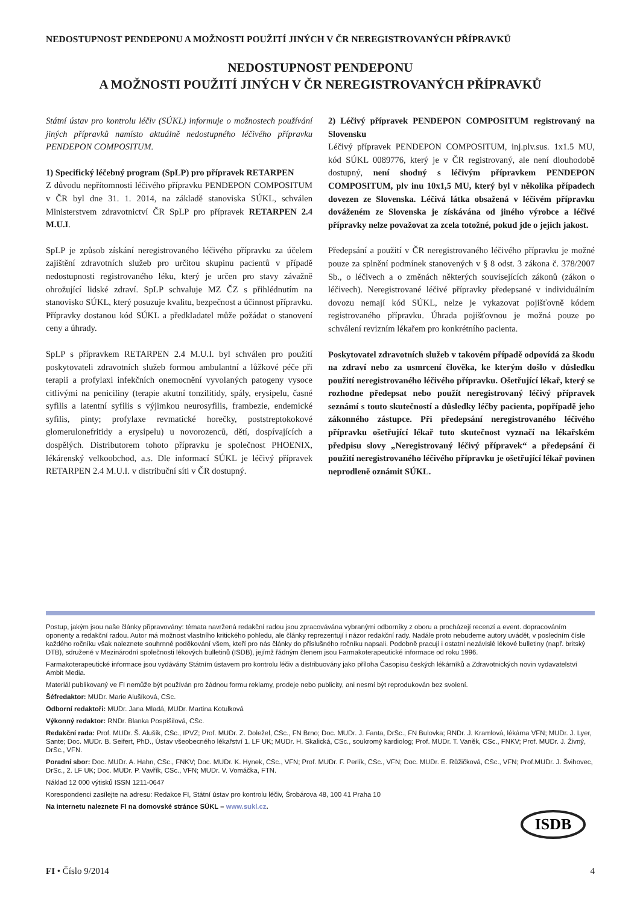NEDOSTUPNOST PENDEPONU A MOŽNOSTI POUŽITÍ JINÝCH V ČR NEREGISTROVANÝCH PŘÍPRAVKŮ
NEDOSTUPNOST PENDEPONU
A MOŽNOSTI POUŽITÍ JINÝCH V ČR NEREGISTROVANÝCH PŘÍPRAVKŮ
Státní ústav pro kontrolu léčiv (SÚKL) informuje o možnostech používání jiných přípravků namísto aktuálně nedostupného léčivého přípravku PENDEPON COMPOSITUM.
1) Specifický léčebný program (SpLP) pro přípravek RETARPEN
Z důvodu nepřítomnosti léčivého přípravku PENDEPON COMPOSITUM v ČR byl dne 31. 1. 2014, na základě stanoviska SÚKL, schválen Ministerstvem zdravotnictví ČR SpLP pro přípravek RETARPEN 2.4 M.U.I.
SpLP je způsob získání neregistrovaného léčivého přípravku za účelem zajištění zdravotních služeb pro určitou skupinu pacientů v případě nedostupnosti registrovaného léku, který je určen pro stavy závažně ohrožující lidské zdraví. SpLP schvaluje MZ ČZ s přihlédnutím na stanovisko SÚKL, který posuzuje kvalitu, bezpečnost a účinnost přípravku. Přípravky dostanou kód SÚKL a předkladatel může požádat o stanovení ceny a úhrady.
SpLP s přípravkem RETARPEN 2.4 M.U.I. byl schválen pro použití poskytovateli zdravotních služeb formou ambulantní a lůžkové péče při terapii a profylaxi infekčních onemocnění vyvolaných patogeny vysoce citlivými na peniciliny (terapie akutní tonzilitidy, spály, erysipelu, časné syfilis a latentní syfilis s výjimkou neurosyfilis, frambezie, endemické syfilis, pinty; profylaxe revmatické horečky, poststreptokokové glomerulonefritidy a erysipelu) u novorozenců, dětí, dospívajících a dospělých. Distributorem tohoto přípravku je společnost PHOENIX, lékárenský velkoobchod, a.s. Dle informací SÚKL je léčivý přípravek RETARPEN 2.4 M.U.I. v distribuční síti v ČR dostupný.
2) Léčivý přípravek PENDEPON COMPOSITUM registrovaný na Slovensku
Léčivý přípravek PENDEPON COMPOSITUM, inj.plv.sus. 1x1.5 MU, kód SÚKL 0089776, který je v ČR registrovaný, ale není dlouhodobě dostupný, není shodný s léčivým přípravkem PENDEPON COMPOSITUM, plv inu 10x1,5 MU, který byl v několika případech dovezen ze Slovenska. Léčivá látka obsažená v léčivém přípravku dováženém ze Slovenska je získávána od jiného výrobce a léčivé přípravky nelze považovat za zcela totožné, pokud jde o jejich jakost.
Předepsání a použití v ČR neregistrovaného léčivého přípravku je možné pouze za splnění podmínek stanovených v § 8 odst. 3 zákona č. 378/2007 Sb., o léčivech a o změnách některých souvisejících zákonů (zákon o léčivech). Neregistrované léčivé přípravky předepsané v individuálním dovozu nemají kód SÚKL, nelze je vykazovat pojišťovně kódem registrovaného přípravku. Úhrada pojišťovnou je možná pouze po schválení revizním lékařem pro konkrétního pacienta.
Poskytovatel zdravotních služeb v takovém případě odpovídá za škodu na zdraví nebo za usmrcení člověka, ke kterým došlo v důsledku použití neregistrovaného léčivého přípravku. Ošetřující lékař, který se rozhodne předepsat nebo použít neregistrovaný léčivý přípravek seznámí s touto skutečností a důsledky léčby pacienta, popřípadě jeho zákonného zástupce. Při předepsání neregistrovaného léčivého přípravku ošetřující lékař tuto skutečnost vyznačí na lékařském předpisu slovy „Neregistrovaný léčivý přípravek“ a předepsání či použití neregistrovaného léčivého přípravku je ošetřující lékař povinen neprodleně oznámit SÚKL.
Postup, jakým jsou naše články připravovány: témata navržená redakční radou jsou zpracovávána vybranými odborníky z oboru a procházejí recenzí a event. dopracováním oponenty a redakční radou. Autor má možnost vlastního kritického pohledu, ale články reprezentují i názor redakční rady. Nadále proto nebudeme autory uvádět, v posledním čísle každého ročníku však naleznete souhrnné poděkování všem, kteří pro nás články do příslušného ročníku napsali. Podobně pracují i ostatní nezávislé lékové bulletiny (např. britský DTB), sdružené v Mezinárodní společnosti lékových bulletinů (ISDB), jejímž řádným členem jsou Farmakoterapeutické informace od roku 1996.
Farmakoterapeutické informace jsou vydávány Státním ústavem pro kontrolu léčiv a distribuovány jako příloha Časopisu českých lékárníků a Zdravotnických novin vydavatelství Ambit Media.
Materiál publikovaný ve FI nemůže být používán pro žádnou formu reklamy, prodeje nebo publicity, ani nesmí být reprodukován bez svolení.
Šéfredaktor: MUDr. Marie Alušíková, CSc.
Odborní redaktoři: MUDr. Jana Mladá, MUDr. Martina Kotulková
Výkonný redaktor: RNDr. Blanka Pospíšilová, CSc.
Redakční rada: Prof. MUDr. Š. Alušík, CSc., IPVZ; Prof. MUDr. Z. Doležel, CSc., FN Brno; Doc. MUDr. J. Fanta, DrSc., FN Bulovka; RNDr. J. Kramlová, lékárna VFN; MUDr. J. Lyer, Sante; Doc. MUDr. B. Seifert, PhD., Ústav všeobecného lékařství 1. LF UK; MUDr. H. Skalická, CSc., soukromý kardiolog; Prof. MUDr. T. Vaněk, CSc., FNKV; Prof. MUDr. J. Živný, DrSc., VFN.
Poradní sbor: Doc. MUDr. A. Hahn, CSc., FNKV; Doc. MUDr. K. Hynek, CSc., VFN; Prof. MUDr. F. Perlík, CSc., VFN; Doc. MUDr. E. Růžičková, CSc., VFN; Prof.MUDr. J. Švihovec, DrSc., 2. LF UK; Doc. MUDr. P. Vavřík, CSc., VFN; MUDr. V. Vomáčka, FTN.
Náklad 12 000 výtisků ISSN 1211-0647
Korespondenci zasílejte na adresu: Redakce FI, Státní ústav pro kontrolu léčiv, Šrobárova 48, 100 41 Praha 10
Na internetu naleznete FI na domovské stránce SÚKL – www.sukl.cz.
ISDB
FI • Číslo 9/2014 4